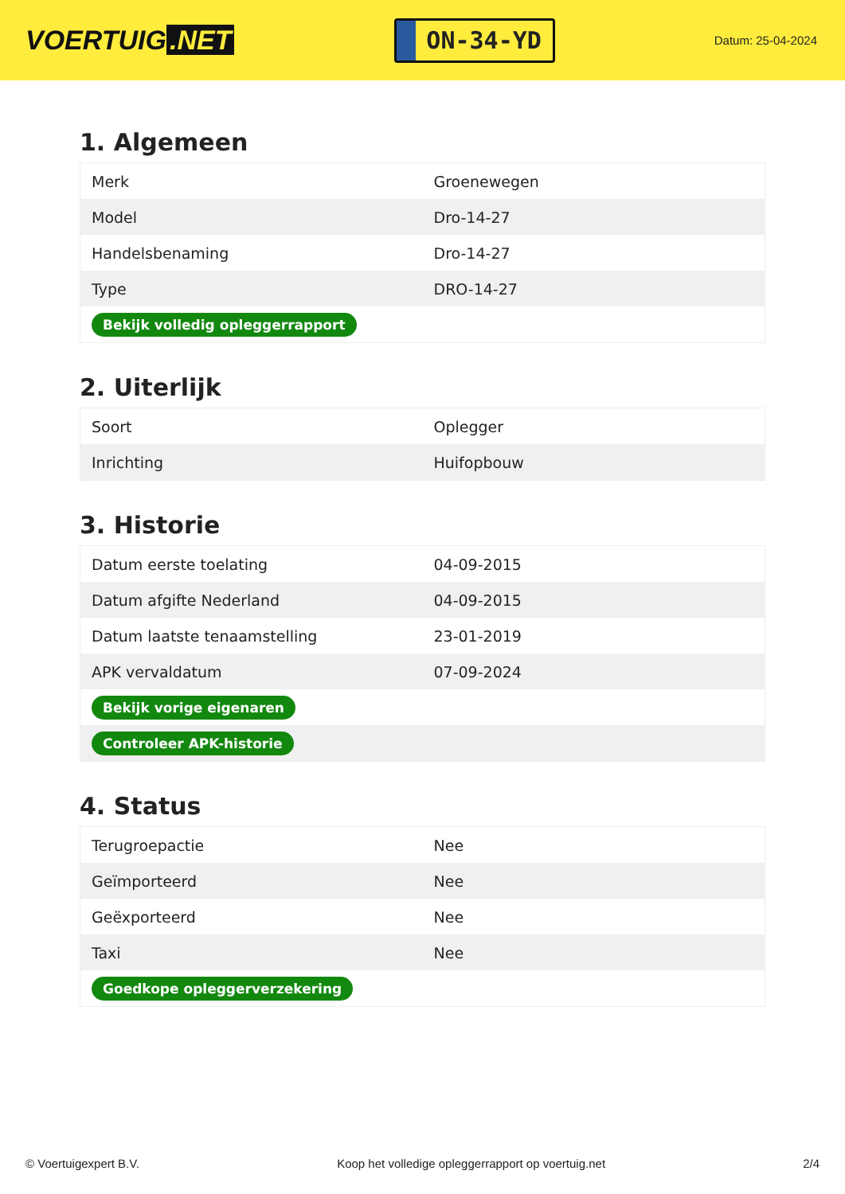VOERTUIG.NET
ON-34-YD
Datum: 25-04-2024
1. Algemeen
| Merk | Groenewegen |
| Model | Dro-14-27 |
| Handelsbenaming | Dro-14-27 |
| Type | DRO-14-27 |
| Bekijk volledig opleggerrapport | |
2. Uiterlijk
| Soort | Oplegger |
| Inrichting | Huifopbouw |
3. Historie
| Datum eerste toelating | 04-09-2015 |
| Datum afgifte Nederland | 04-09-2015 |
| Datum laatste tenaamstelling | 23-01-2019 |
| APK vervaldatum | 07-09-2024 |
| Bekijk vorige eigenaren | |
| Controleer APK-historie | |
4. Status
| Terugroepactie | Nee |
| Geïmporteerd | Nee |
| Geëxporteerd | Nee |
| Taxi | Nee |
| Goedkope opleggerverzekering | |
© Voertuigexpert B.V. Koop het volledige opleggerrapport op voertuig.net 2/4